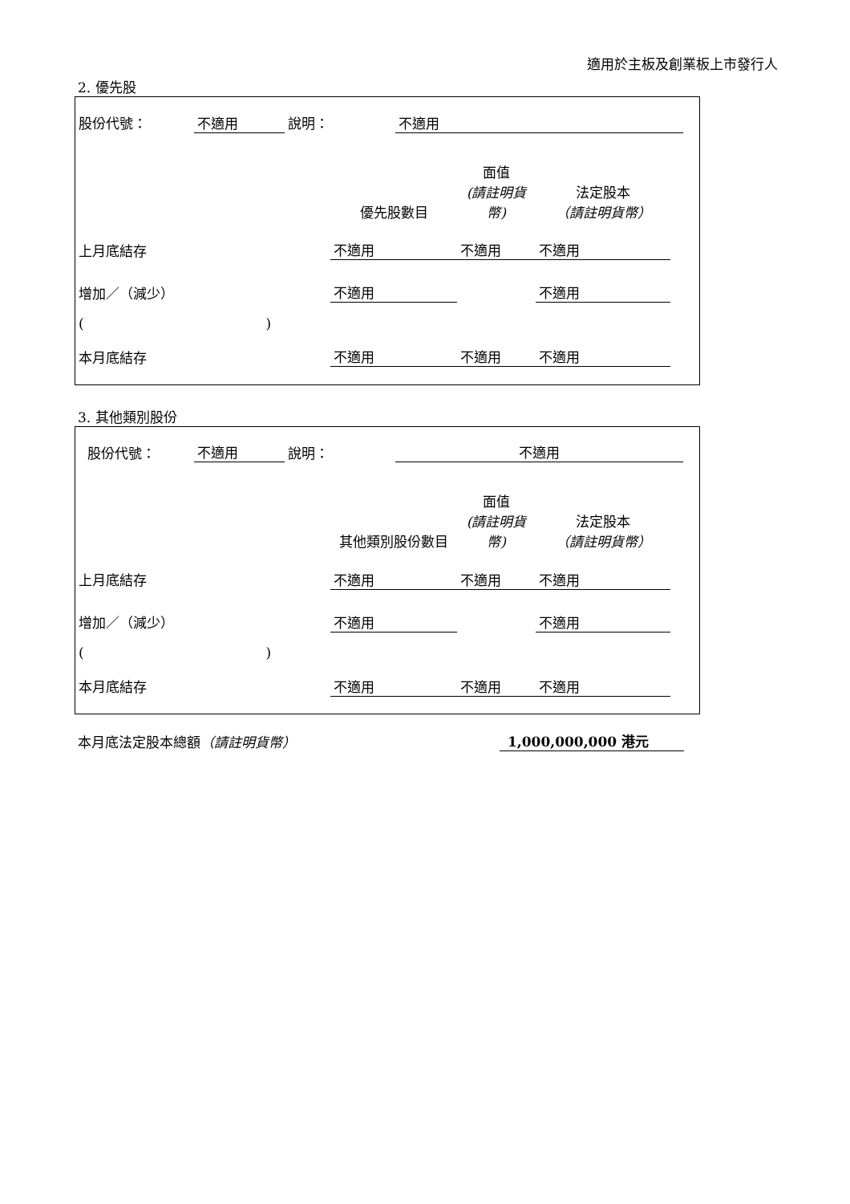適用於主板及創業板上市發行人
2. 優先股
| 股份代號： | 不適用 | 說明： | 不適用 | |
| | 優先股數目 | 面值 (請註明貨幣) | 法定股本 （請註明貨幣） | |
| 上月底結存 | 不適用 | 不適用 | 不適用 | |
| 增加／（減少） | 不適用 | | 不適用 | |
| ( ) | | | | |
| 本月底結存 | 不適用 | 不適用 | 不適用 | |
3. 其他類別股份
| 股份代號： | 不適用 | 說明： | 不適用 | |
| | 其他類別股份數目 | 面值 (請註明貨幣) | 法定股本 （請註明貨幣） | |
| 上月底結存 | 不適用 | 不適用 | 不適用 | |
| 增加／（減少） | 不適用 | | 不適用 | |
| ( ) | | | | |
| 本月底結存 | 不適用 | 不適用 | 不適用 | |
| 本月底法定股本總額 （請註明貨幣） | 1,000,000,000 港元 |